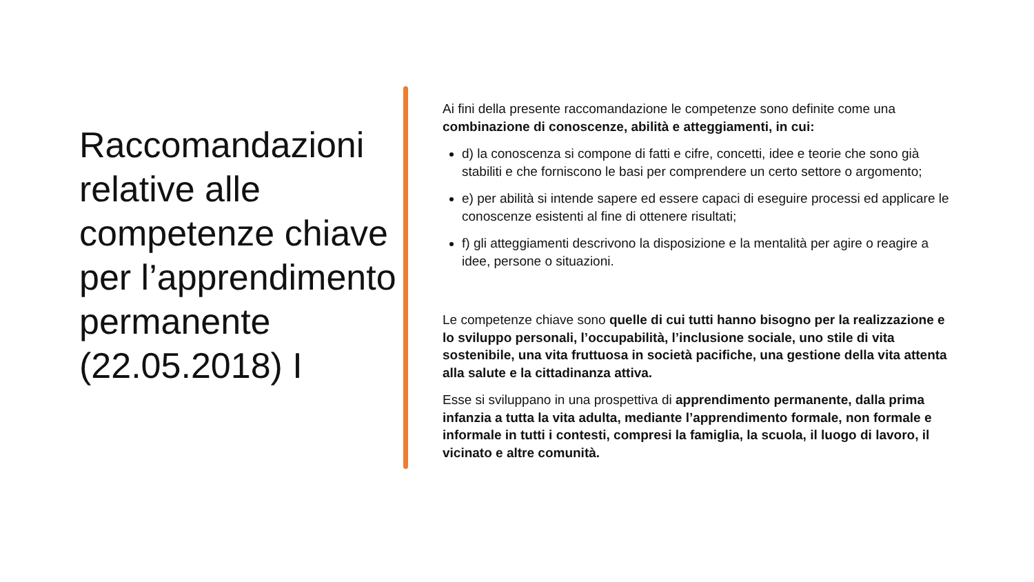Raccomandazioni relative alle competenze chiave per l’apprendimento permanente (22.05.2018) I
Ai fini della presente raccomandazione le competenze sono definite come una combinazione di conoscenze, abilità e atteggiamenti, in cui:
d) la conoscenza si compone di fatti e cifre, concetti, idee e teorie che sono già stabiliti e che forniscono le basi per comprendere un certo settore o argomento;
e) per abilità si intende sapere ed essere capaci di eseguire processi ed applicare le conoscenze esistenti al fine di ottenere risultati;
f) gli atteggiamenti descrivono la disposizione e la mentalità per agire o reagire a idee, persone o situazioni.
Le competenze chiave sono quelle di cui tutti hanno bisogno per la realizzazione e lo sviluppo personali, l’occupabilità, l’inclusione sociale, uno stile di vita sostenibile, una vita fruttuosa in società pacifiche, una gestione della vita attenta alla salute e la cittadinanza attiva.
Esse si sviluppano in una prospettiva di apprendimento permanente, dalla prima infanzia a tutta la vita adulta, mediante l’apprendimento formale, non formale e informale in tutti i contesti, compresi la famiglia, la scuola, il luogo di lavoro, il vicinato e altre comunità.